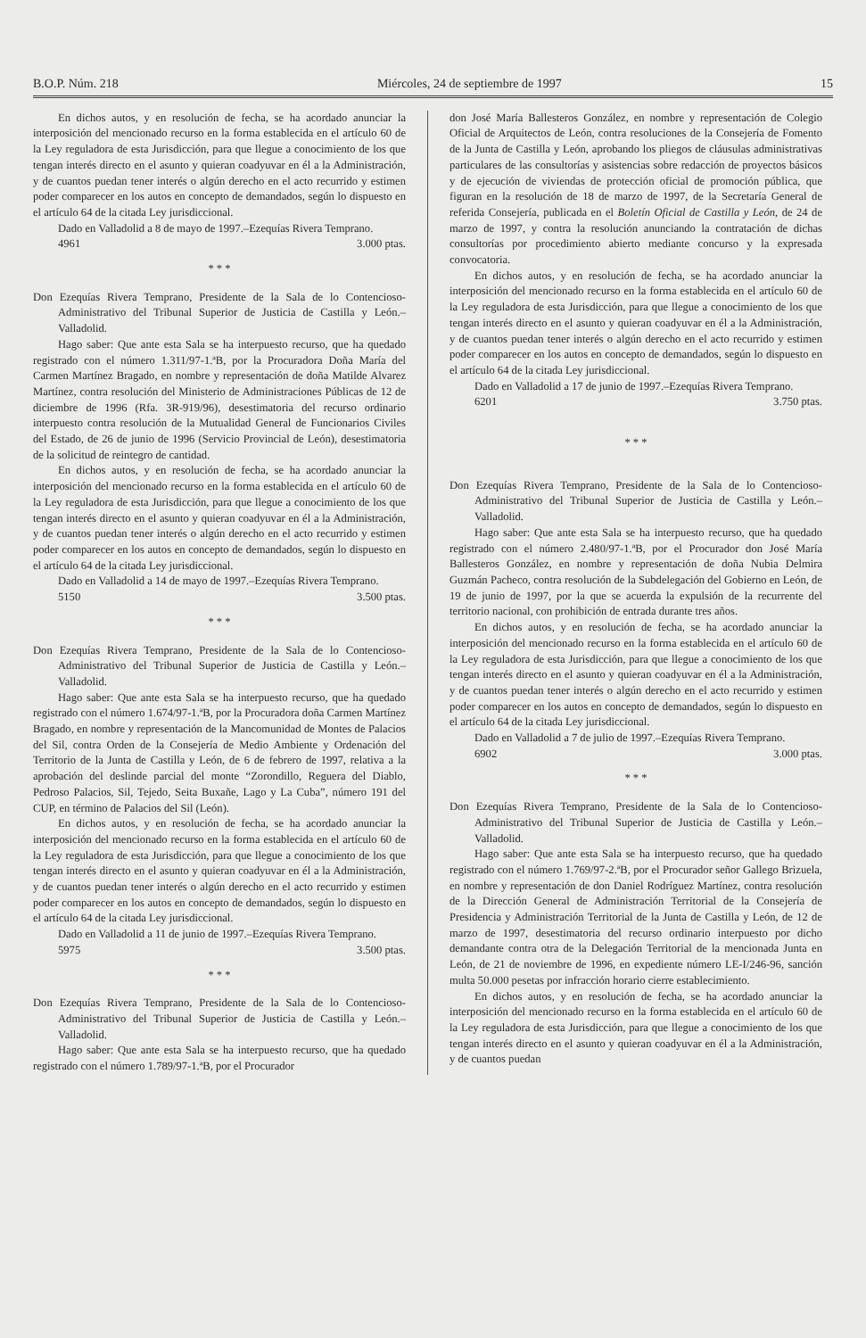B.O.P. Núm. 218 Miércoles, 24 de septiembre de 1997 15
En dichos autos, y en resolución de fecha, se ha acordado anunciar la interposición del mencionado recurso en la forma establecida en el artículo 60 de la Ley reguladora de esta Jurisdicción, para que llegue a conocimiento de los que tengan interés directo en el asunto y quieran coadyuvar en él a la Administración, y de cuantos puedan tener interés o algún derecho en el acto recurrido y estimen poder comparecer en los autos en concepto de demandados, según lo dispuesto en el artículo 64 de la citada Ley jurisdiccional.
Dado en Valladolid a 8 de mayo de 1997.–Ezequías Rivera Temprano.
4961 3.000 ptas.
* * *
Don Ezequías Rivera Temprano, Presidente de la Sala de lo Contencioso-Administrativo del Tribunal Superior de Justicia de Castilla y León.– Valladolid.
Hago saber: Que ante esta Sala se ha interpuesto recurso, que ha quedado registrado con el número 1.311/97-1.ªB, por la Procuradora Doña María del Carmen Martínez Bragado, en nombre y representación de doña Matilde Alvarez Martínez, contra resolución del Ministerio de Administraciones Públicas de 12 de diciembre de 1996 (Rfa. 3R-919/96), desestimatoria del recurso ordinario interpuesto contra resolución de la Mutualidad General de Funcionarios Civiles del Estado, de 26 de junio de 1996 (Servicio Provincial de León), desestimatoria de la solicitud de reintegro de cantidad.
En dichos autos, y en resolución de fecha, se ha acordado anunciar la interposición del mencionado recurso en la forma establecida en el artículo 60 de la Ley reguladora de esta Jurisdicción, para que llegue a conocimiento de los que tengan interés directo en el asunto y quieran coadyuvar en él a la Administración, y de cuantos puedan tener interés o algún derecho en el acto recurrido y estimen poder comparecer en los autos en concepto de demandados, según lo dispuesto en el artículo 64 de la citada Ley jurisdiccional.
Dado en Valladolid a 14 de mayo de 1997.–Ezequías Rivera Temprano.
5150 3.500 ptas.
* * *
Don Ezequías Rivera Temprano, Presidente de la Sala de lo Contencioso-Administrativo del Tribunal Superior de Justicia de Castilla y León.– Valladolid.
Hago saber: Que ante esta Sala se ha interpuesto recurso, que ha quedado registrado con el número 1.674/97-1.ªB, por la Procuradora doña Carmen Martínez Bragado, en nombre y representación de la Mancomunidad de Montes de Palacios del Sil, contra Orden de la Consejería de Medio Ambiente y Ordenación del Territorio de la Junta de Castilla y León, de 6 de febrero de 1997, relativa a la aprobación del deslinde parcial del monte “Zorondillo, Reguera del Diablo, Pedroso Palacios, Sil, Tejedo, Seita Buxañe, Lago y La Cuba”, número 191 del CUP, en término de Palacios del Sil (León).
En dichos autos, y en resolución de fecha, se ha acordado anunciar la interposición del mencionado recurso en la forma establecida en el artículo 60 de la Ley reguladora de esta Jurisdicción, para que llegue a conocimiento de los que tengan interés directo en el asunto y quieran coadyuvar en él a la Administración, y de cuantos puedan tener interés o algún derecho en el acto recurrido y estimen poder comparecer en los autos en concepto de demandados, según lo dispuesto en el artículo 64 de la citada Ley jurisdiccional.
Dado en Valladolid a 11 de junio de 1997.–Ezequías Rivera Temprano.
5975 3.500 ptas.
* * *
Don Ezequías Rivera Temprano, Presidente de la Sala de lo Contencioso-Administrativo del Tribunal Superior de Justicia de Castilla y León.– Valladolid.
Hago saber: Que ante esta Sala se ha interpuesto recurso, que ha quedado registrado con el número 1.789/97-1.ªB, por el Procurador
don José María Ballesteros González, en nombre y representación de Colegio Oficial de Arquitectos de León, contra resoluciones de la Consejería de Fomento de la Junta de Castilla y León, aprobando los pliegos de cláusulas administrativas particulares de las consultorías y asistencias sobre redacción de proyectos básicos y de ejecución de viviendas de protección oficial de promoción pública, que figuran en la resolución de 18 de marzo de 1997, de la Secretaría General de referida Consejería, publicada en el Boletín Oficial de Castilla y León, de 24 de marzo de 1997, y contra la resolución anunciando la contratación de dichas consultorías por procedimiento abierto mediante concurso y la expresada convocatoria.
En dichos autos, y en resolución de fecha, se ha acordado anunciar la interposición del mencionado recurso en la forma establecida en el artículo 60 de la Ley reguladora de esta Jurisdicción, para que llegue a conocimiento de los que tengan interés directo en el asunto y quieran coadyuvar en él a la Administración, y de cuantos puedan tener interés o algún derecho en el acto recurrido y estimen poder comparecer en los autos en concepto de demandados, según lo dispuesto en el artículo 64 de la citada Ley jurisdiccional.
Dado en Valladolid a 17 de junio de 1997.–Ezequías Rivera Temprano.
6201 3.750 ptas.
* * *
Don Ezequías Rivera Temprano, Presidente de la Sala de lo Contencioso-Administrativo del Tribunal Superior de Justicia de Castilla y León.– Valladolid.
Hago saber: Que ante esta Sala se ha interpuesto recurso, que ha quedado registrado con el número 2.480/97-1.ªB, por el Procurador don José María Ballesteros González, en nombre y representación de doña Nubia Delmira Guzmán Pacheco, contra resolución de la Subdelegación del Gobierno en León, de 19 de junio de 1997, por la que se acuerda la expulsión de la recurrente del territorio nacional, con prohibición de entrada durante tres años.
En dichos autos, y en resolución de fecha, se ha acordado anunciar la interposición del mencionado recurso en la forma establecida en el artículo 60 de la Ley reguladora de esta Jurisdicción, para que llegue a conocimiento de los que tengan interés directo en el asunto y quieran coadyuvar en él a la Administración, y de cuantos puedan tener interés o algún derecho en el acto recurrido y estimen poder comparecer en los autos en concepto de demandados, según lo dispuesto en el artículo 64 de la citada Ley jurisdiccional.
Dado en Valladolid a 7 de julio de 1997.–Ezequías Rivera Temprano.
6902 3.000 ptas.
* * *
Don Ezequías Rivera Temprano, Presidente de la Sala de lo Contencioso-Administrativo del Tribunal Superior de Justicia de Castilla y León.– Valladolid.
Hago saber: Que ante esta Sala se ha interpuesto recurso, que ha quedado registrado con el número 1.769/97-2.ªB, por el Procurador señor Gallego Brizuela, en nombre y representación de don Daniel Rodríguez Martínez, contra resolución de la Dirección General de Administración Territorial de la Consejería de Presidencia y Administración Territorial de la Junta de Castilla y León, de 12 de marzo de 1997, desestimatoria del recurso ordinario interpuesto por dicho demandante contra otra de la Delegación Territorial de la mencionada Junta en León, de 21 de noviembre de 1996, en expediente número LE-I/246-96, sanción multa 50.000 pesetas por infracción horario cierre establecimiento.
En dichos autos, y en resolución de fecha, se ha acordado anunciar la interposición del mencionado recurso en la forma establecida en el artículo 60 de la Ley reguladora de esta Jurisdicción, para que llegue a conocimiento de los que tengan interés directo en el asunto y quieran coadyuvar en él a la Administración, y de cuantos puedan